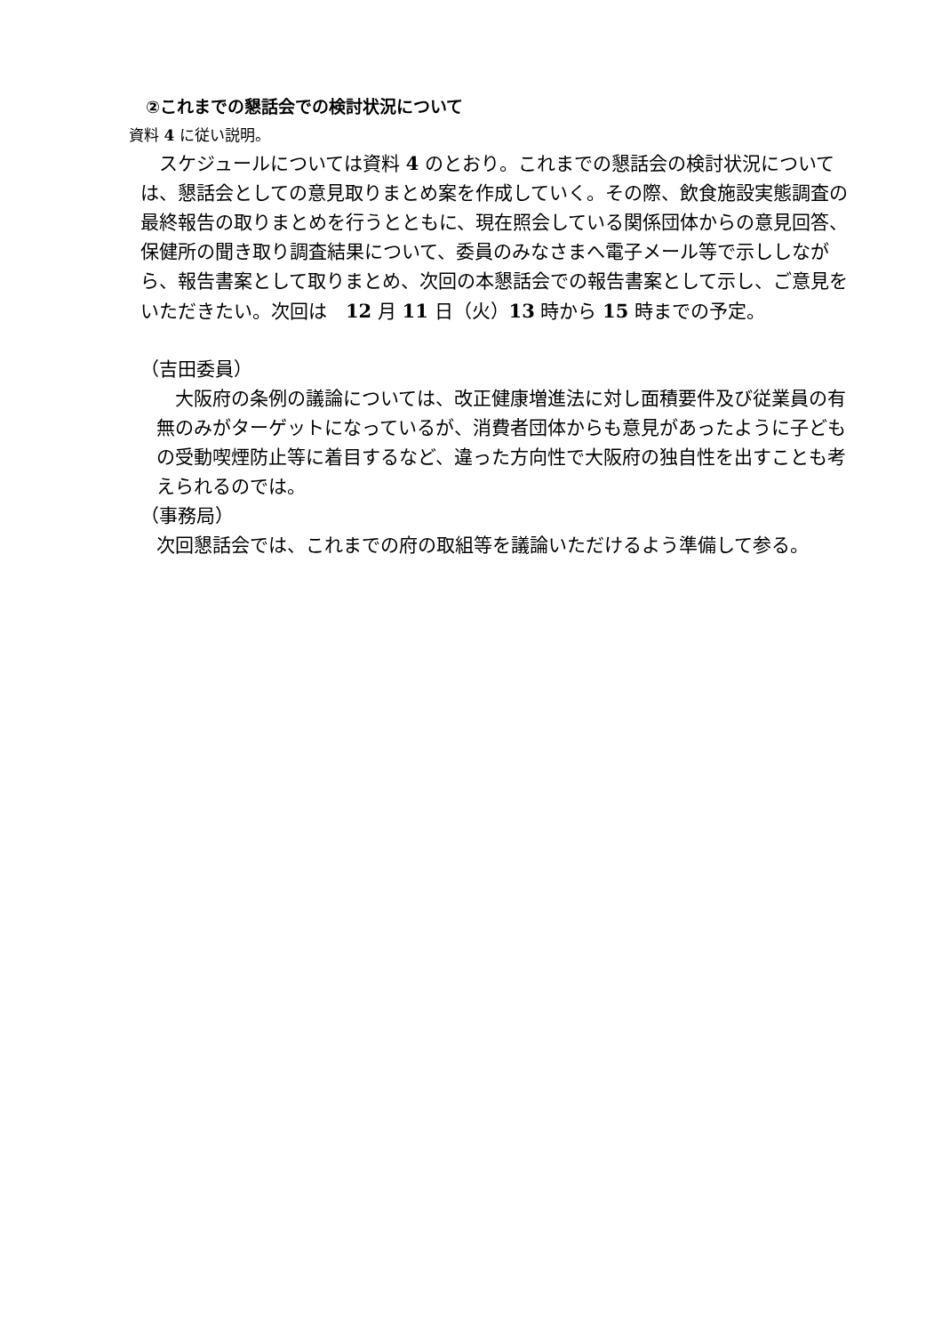②これまでの懇話会での検討状況について
資料 4 に従い説明。
　スケジュールについては資料 4 のとおり。これまでの懇話会の検討状況については、懇話会としての意見取りまとめ案を作成していく。その際、飲食施設実態調査の最終報告の取りまとめを行うとともに、現在照会している関係団体からの意見回答、保健所の聞き取り調査結果について、委員のみなさまへ電子メール等で示ししながら、報告書案として取りまとめ、次回の本懇話会での報告書案として示し、ご意見をいただきたい。次回は　12 月 11 日（火）13 時から 15 時までの予定。
（吉田委員）
　大阪府の条例の議論については、改正健康増進法に対し面積要件及び従業員の有無のみがターゲットになっているが、消費者団体からも意見があったように子どもの受動喫煙防止等に着目するなど、違った方向性で大阪府の独自性を出すことも考えられるのでは。
（事務局）
次回懇話会では、これまでの府の取組等を議論いただけるよう準備して参る。